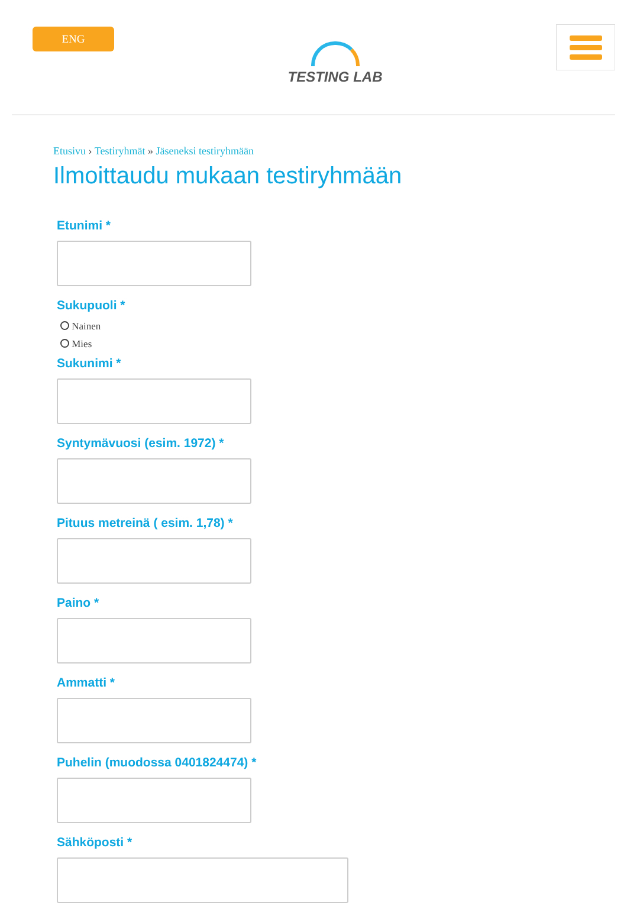ENG
TESTING LAB
Etusivu › Testiryhmät » Jäseneksi testiryhmään
Ilmoittaudu mukaan testiryhmään
Etunimi *
Sukupuoli *
Nainen
Mies
Sukunimi *
Syntymävuosi (esim. 1972) *
Pituus metreinä ( esim. 1,78) *
Paino *
Ammatti *
Puhelin (muodossa 0401824474) *
Sähköposti *